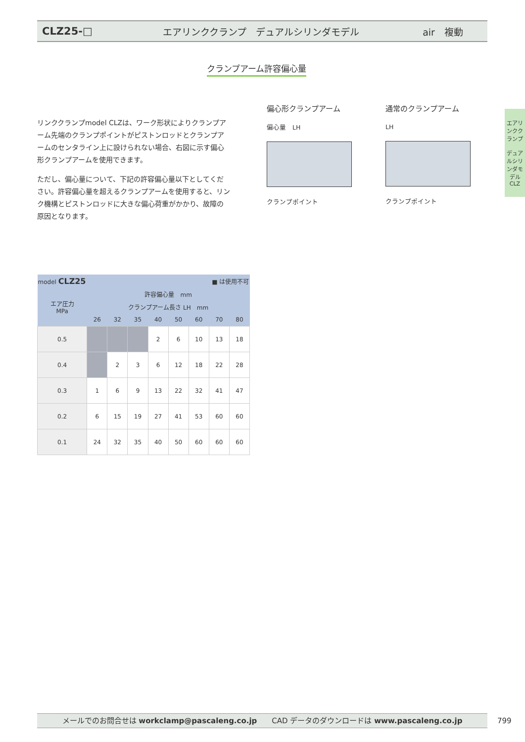CLZ25-□
エアリンククランプ　デュアルシリンダモデル
air　複動
クランプアーム許容偏心量
リンククランプmodel CLZは、ワーク形状によりクランプアーム先端のクランプポイントがピストンロッドとクランプアームのセンタライン上に設けられない場合、右図に示す偏心形クランプアームを使用できます。
ただし、偏心量について、下記の許容偏心量以下としてください。許容偏心量を超えるクランプアームを使用すると、リンク機構とピストンロッドに大きな偏心荷重がかかり、故障の原因となります。
偏心形クランプアーム
偏心量　LH
クランプポイント
通常のクランプアーム
LH
クランプポイント
エアリンククランプ
デュアルシリンダモデル
CLZ
| model CLZ25 | | | | ■ は使用不可 | | | | |
| --- | --- | --- | --- | --- | --- | --- | --- | --- |
| エア圧力 MPa | 許容偏心量 mm | | | | | | | |
| | クランプアーム長さ LH mm | | | | | | | |
| | 26 | 32 | 35 | 40 | 50 | 60 | 70 | 80 |
| 0.5 | | | | 2 | 6 | 10 | 13 | 18 |
| 0.4 | | 2 | 3 | 6 | 12 | 18 | 22 | 28 |
| 0.3 | 1 | 6 | 9 | 13 | 22 | 32 | 41 | 47 |
| 0.2 | 6 | 15 | 19 | 27 | 41 | 53 | 60 | 60 |
| 0.1 | 24 | 32 | 35 | 40 | 50 | 60 | 60 | 60 |
メールでのお問合せは workclamp@pascaleng.co.jp　　CAD データのダウンロードは www.pascaleng.co.jp 799